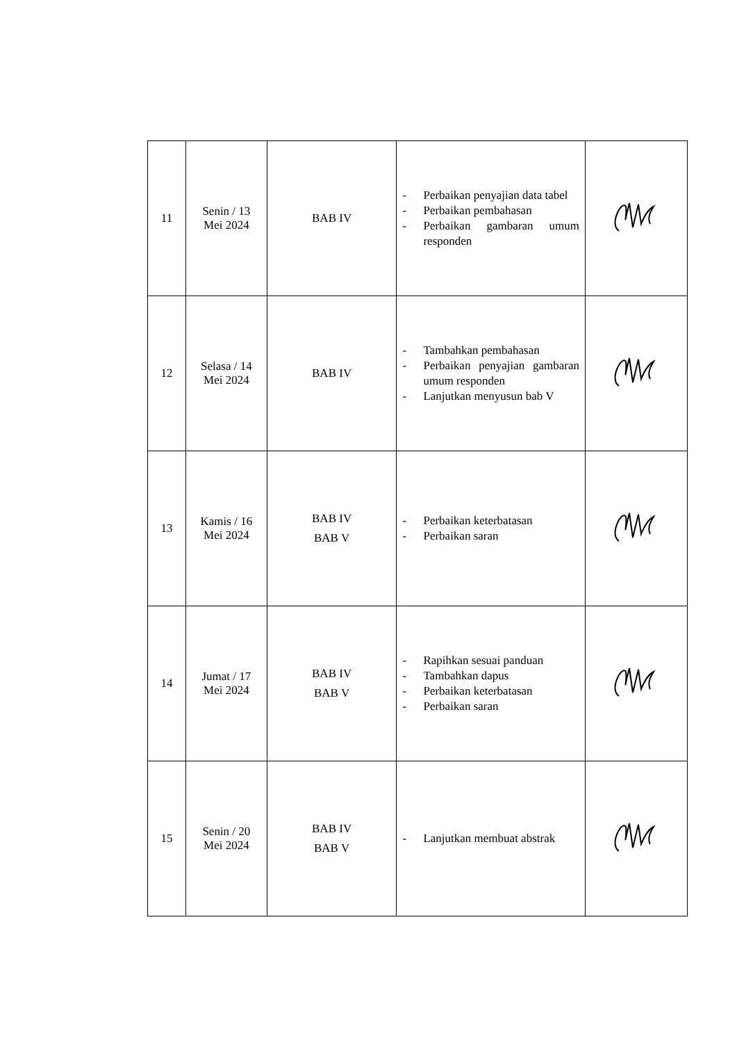| 11 | Senin / 13 Mei 2024 | BAB IV | - Perbaikan penyajian data tabel - Perbaikan pembahasan - Perbaikan gambaran umum responden | |
| 12 | Selasa / 14 Mei 2024 | BAB IV | - Tambahkan pembahasan - Perbaikan penyajian gambaran umum responden - Lanjutkan menyusun bab V | |
| 13 | Kamis / 16 Mei 2024 | BAB IV BAB V | - Perbaikan keterbatasan - Perbaikan saran | |
| 14 | Jumat / 17 Mei 2024 | BAB IV BAB V | - Rapihkan sesuai panduan - Tambahkan dapus - Perbaikan keterbatasan - Perbaikan saran | |
| 15 | Senin / 20 Mei 2024 | BAB IV BAB V | - Lanjutkan membuat abstrak | |